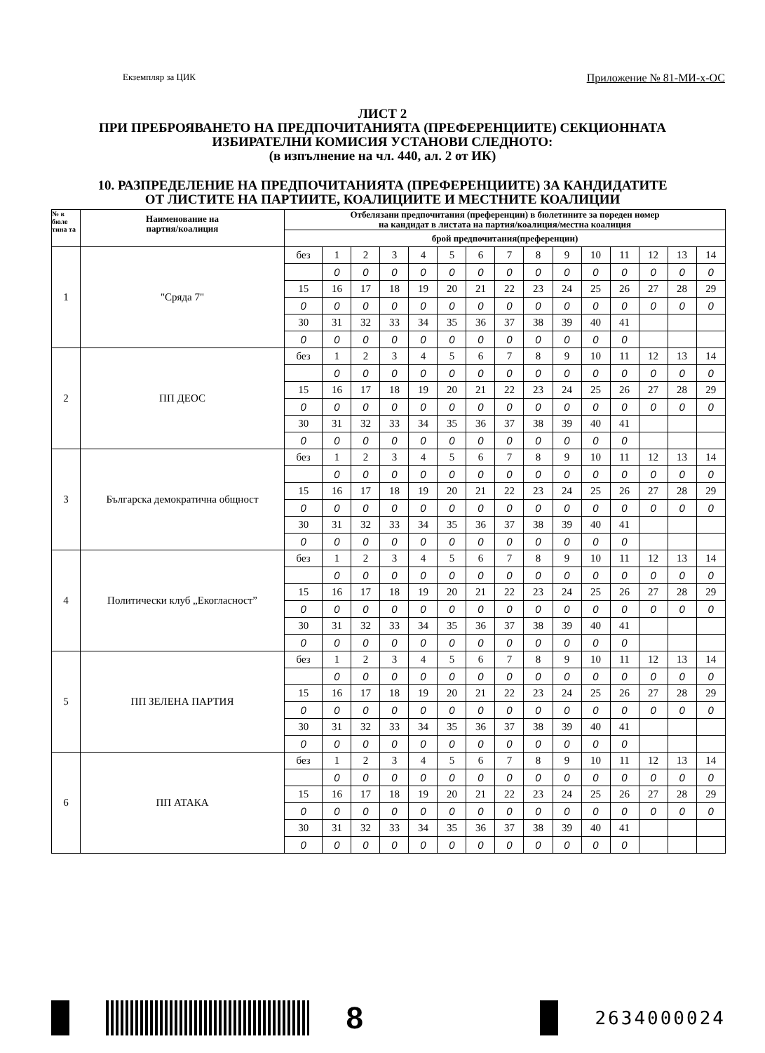Екземпляр за ЦИК Приложение № 81-МИ-х-ОС
ЛИСТ 2
ПРИ ПРЕБРОЯВАНЕТО НА ПРЕДПОЧИТАНИЯТА (ПРЕФЕРЕНЦИИТЕ) СЕКЦИОННАТА
ИЗБИРАТЕЛНИ КОМИСИЯ УСТАНОВИ СЛЕДНОТО:
(в изпълнение на чл. 440, ал. 2 от ИК)
10. РАЗПРЕДЕЛЕНИЕ НА ПРЕДПОЧИТАНИЯТА (ПРЕФЕРЕНЦИИТЕ) ЗА КАНДИДАТИТЕ
ОТ ЛИСТИТЕ НА ПАРТИИТЕ, КОАЛИЦИИТЕ И МЕСТНИТЕ КОАЛИЦИИ
| № в бюле тина та | Наименование на партия/коалиция | Отбелязани предпочитания (преференции) в бюлетините за пореден номер на кандидат в листата на партия/коалиция/местна коалиция | | | | | | | | | | | | | | |
| --- | --- | --- | --- | --- | --- | --- | --- | --- | --- | --- | --- | --- | --- | --- | --- | --- |
| | | брой предпочитания(преференции) | | | | | | | | | | | | | | |
| 1 | "Сряда 7" | без | 1 | 2 | 3 | 4 | 5 | 6 | 7 | 8 | 9 | 10 | 11 | 12 | 13 | 14 |
| | | | 0 | 0 | 0 | 0 | 0 | 0 | 0 | 0 | 0 | 0 | 0 | 0 | 0 | 0 |
| | | 15 | 16 | 17 | 18 | 19 | 20 | 21 | 22 | 23 | 24 | 25 | 26 | 27 | 28 | 29 |
| | | 0 | 0 | 0 | 0 | 0 | 0 | 0 | 0 | 0 | 0 | 0 | 0 | 0 | 0 | 0 |
| | | 30 | 31 | 32 | 33 | 34 | 35 | 36 | 37 | 38 | 39 | 40 | 41 | | | |
| | | 0 | 0 | 0 | 0 | 0 | 0 | 0 | 0 | 0 | 0 | 0 | 0 | | | |
| 2 | ПП ДЕОС | без | 1 | 2 | 3 | 4 | 5 | 6 | 7 | 8 | 9 | 10 | 11 | 12 | 13 | 14 |
| | | | 0 | 0 | 0 | 0 | 0 | 0 | 0 | 0 | 0 | 0 | 0 | 0 | 0 | 0 |
| | | 15 | 16 | 17 | 18 | 19 | 20 | 21 | 22 | 23 | 24 | 25 | 26 | 27 | 28 | 29 |
| | | 0 | 0 | 0 | 0 | 0 | 0 | 0 | 0 | 0 | 0 | 0 | 0 | 0 | 0 | 0 |
| | | 30 | 31 | 32 | 33 | 34 | 35 | 36 | 37 | 38 | 39 | 40 | 41 | | | |
| | | 0 | 0 | 0 | 0 | 0 | 0 | 0 | 0 | 0 | 0 | 0 | 0 | | | |
| 3 | Българска демократична общност | без | 1 | 2 | 3 | 4 | 5 | 6 | 7 | 8 | 9 | 10 | 11 | 12 | 13 | 14 |
| | | | 0 | 0 | 0 | 0 | 0 | 0 | 0 | 0 | 0 | 0 | 0 | 0 | 0 | 0 |
| | | 15 | 16 | 17 | 18 | 19 | 20 | 21 | 22 | 23 | 24 | 25 | 26 | 27 | 28 | 29 |
| | | 0 | 0 | 0 | 0 | 0 | 0 | 0 | 0 | 0 | 0 | 0 | 0 | 0 | 0 | 0 |
| | | 30 | 31 | 32 | 33 | 34 | 35 | 36 | 37 | 38 | 39 | 40 | 41 | | | |
| | | 0 | 0 | 0 | 0 | 0 | 0 | 0 | 0 | 0 | 0 | 0 | 0 | | | |
| 4 | Политически клуб „Екогласност” | без | 1 | 2 | 3 | 4 | 5 | 6 | 7 | 8 | 9 | 10 | 11 | 12 | 13 | 14 |
| | | | 0 | 0 | 0 | 0 | 0 | 0 | 0 | 0 | 0 | 0 | 0 | 0 | 0 | 0 |
| | | 15 | 16 | 17 | 18 | 19 | 20 | 21 | 22 | 23 | 24 | 25 | 26 | 27 | 28 | 29 |
| | | 0 | 0 | 0 | 0 | 0 | 0 | 0 | 0 | 0 | 0 | 0 | 0 | 0 | 0 | 0 |
| | | 30 | 31 | 32 | 33 | 34 | 35 | 36 | 37 | 38 | 39 | 40 | 41 | | | |
| | | 0 | 0 | 0 | 0 | 0 | 0 | 0 | 0 | 0 | 0 | 0 | 0 | | | |
| 5 | ПП ЗЕЛЕНА ПАРТИЯ | без | 1 | 2 | 3 | 4 | 5 | 6 | 7 | 8 | 9 | 10 | 11 | 12 | 13 | 14 |
| | | | 0 | 0 | 0 | 0 | 0 | 0 | 0 | 0 | 0 | 0 | 0 | 0 | 0 | 0 |
| | | 15 | 16 | 17 | 18 | 19 | 20 | 21 | 22 | 23 | 24 | 25 | 26 | 27 | 28 | 29 |
| | | 0 | 0 | 0 | 0 | 0 | 0 | 0 | 0 | 0 | 0 | 0 | 0 | 0 | 0 | 0 |
| | | 30 | 31 | 32 | 33 | 34 | 35 | 36 | 37 | 38 | 39 | 40 | 41 | | | |
| | | 0 | 0 | 0 | 0 | 0 | 0 | 0 | 0 | 0 | 0 | 0 | 0 | | | |
| 6 | ПП АТАКА | без | 1 | 2 | 3 | 4 | 5 | 6 | 7 | 8 | 9 | 10 | 11 | 12 | 13 | 14 |
| | | | 0 | 0 | 0 | 0 | 0 | 0 | 0 | 0 | 0 | 0 | 0 | 0 | 0 | 0 |
| | | 15 | 16 | 17 | 18 | 19 | 20 | 21 | 22 | 23 | 24 | 25 | 26 | 27 | 28 | 29 |
| | | 0 | 0 | 0 | 0 | 0 | 0 | 0 | 0 | 0 | 0 | 0 | 0 | 0 | 0 | 0 |
| | | 30 | 31 | 32 | 33 | 34 | 35 | 36 | 37 | 38 | 39 | 40 | 41 | | | |
| | | 0 | 0 | 0 | 0 | 0 | 0 | 0 | 0 | 0 | 0 | 0 | 0 | | | |
8
2634000024